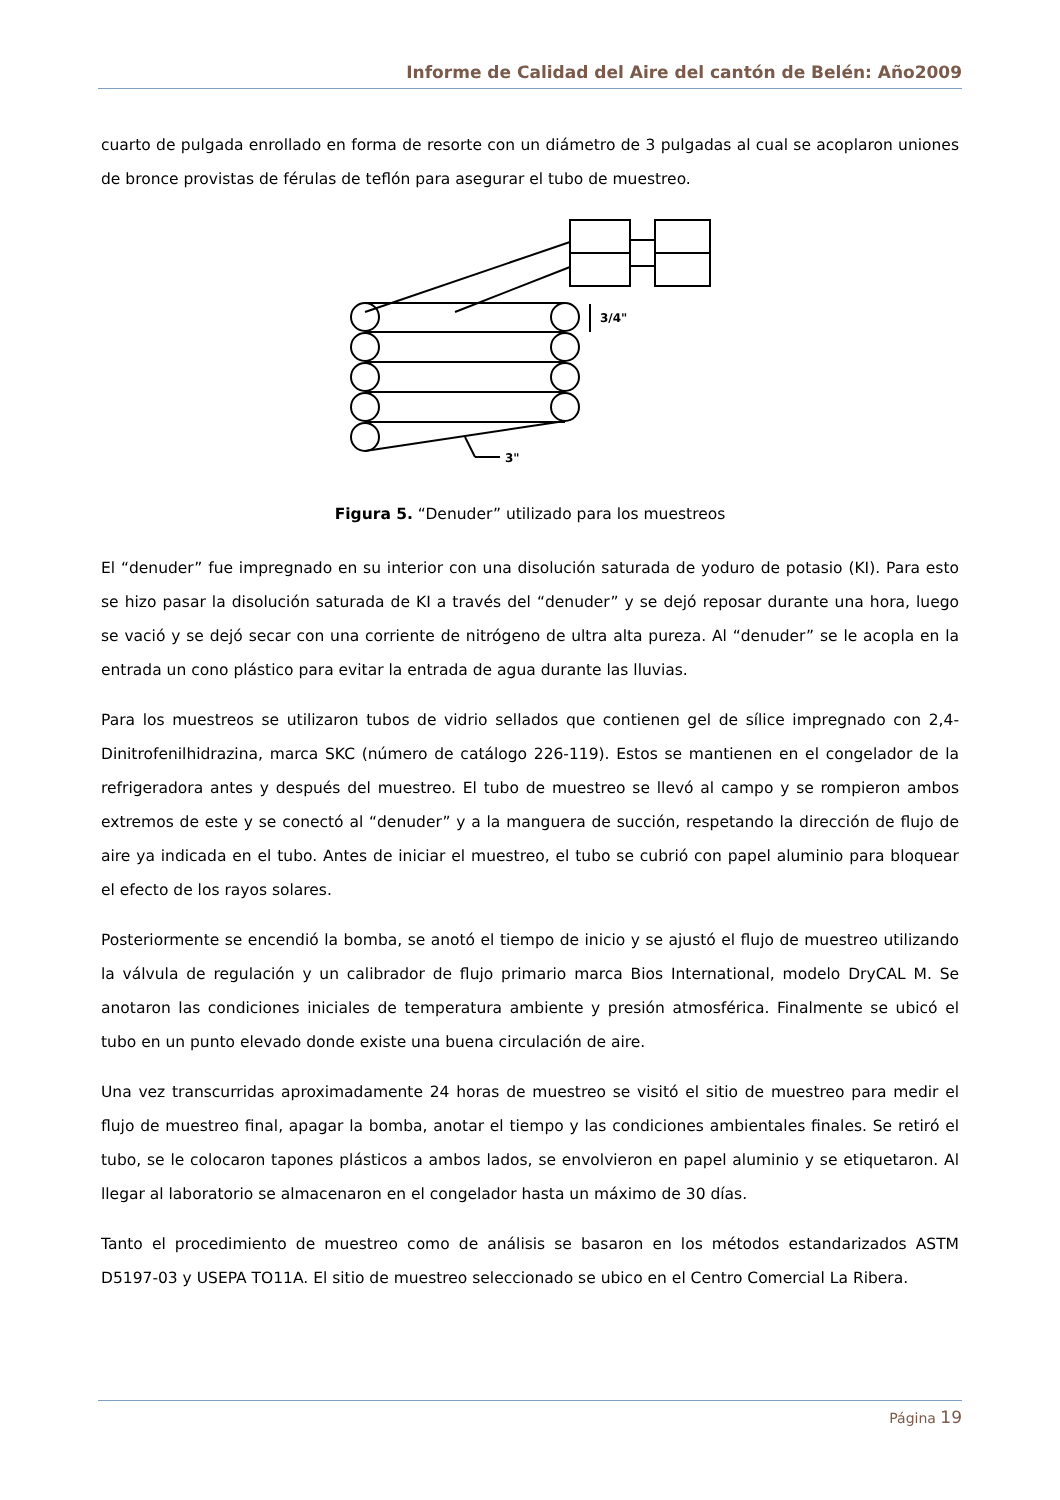Informe de Calidad del Aire del cantón de Belén: Año2009
cuarto de pulgada enrollado en forma de resorte con un diámetro de 3 pulgadas al cual se acoplaron uniones de bronce provistas de férulas de teflón para asegurar el tubo de muestreo.
3/4"
3"
Figura 5. “Denuder” utilizado para los muestreos
El “denuder” fue impregnado en su interior con una disolución saturada de yoduro de potasio (KI). Para esto se hizo pasar la disolución saturada de KI a través del “denuder” y se dejó reposar durante una hora, luego se vació y se dejó secar con una corriente de nitrógeno de ultra alta pureza. Al “denuder” se le acopla en la entrada un cono plástico para evitar la entrada de agua durante las lluvias.
Para los muestreos se utilizaron tubos de vidrio sellados que contienen gel de sílice impregnado con 2,4-Dinitrofenilhidrazina, marca SKC (número de catálogo 226-119). Estos se mantienen en el congelador de la refrigeradora antes y después del muestreo. El tubo de muestreo se llevó al campo y se rompieron ambos extremos de este y se conectó al “denuder” y a la manguera de succión, respetando la dirección de flujo de aire ya indicada en el tubo. Antes de iniciar el muestreo, el tubo se cubrió con papel aluminio para bloquear el efecto de los rayos solares.
Posteriormente se encendió la bomba, se anotó el tiempo de inicio y se ajustó el flujo de muestreo utilizando la válvula de regulación y un calibrador de flujo primario marca Bios International, modelo DryCAL M. Se anotaron las condiciones iniciales de temperatura ambiente y presión atmosférica. Finalmente se ubicó el tubo en un punto elevado donde existe una buena circulación de aire.
Una vez transcurridas aproximadamente 24 horas de muestreo se visitó el sitio de muestreo para medir el flujo de muestreo final, apagar la bomba, anotar el tiempo y las condiciones ambientales finales. Se retiró el tubo, se le colocaron tapones plásticos a ambos lados, se envolvieron en papel aluminio y se etiquetaron. Al llegar al laboratorio se almacenaron en el congelador hasta un máximo de 30 días.
Tanto el procedimiento de muestreo como de análisis se basaron en los métodos estandarizados ASTM D5197-03 y USEPA TO11A. El sitio de muestreo seleccionado se ubico en el Centro Comercial La Ribera.
Página 19